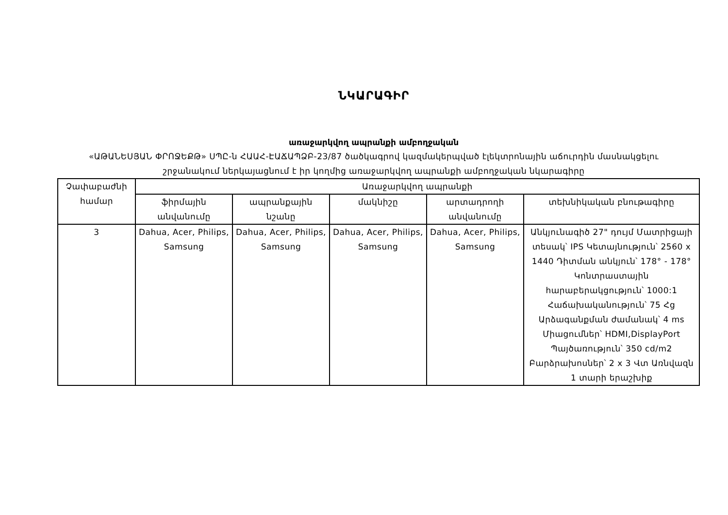ՆԿԱՐԱԳԻՐ
առաջարկվող ապրանքի ամբողջական
«ԱԹԱՆԵՍՅԱՆ ՓՐՈՋԵՔԹ» ՍՊԸ-ն ՀԱԱՀ-ԷԱՃԱՊՁԲ-23/87 ծածկագրով կազմակերպված էլեկտրոնային աճուրդին մասնակցելու շրջանակում ներկայացնում է իր կողմից առաջարկվող ապրանքի ամբողջական նկարագիրը
| Չափաբաժնի համար | Առաջարկվող ապրանքի | | | | |
| --- | --- | --- | --- | --- | --- |
| | ֆիրմային անվանումը | ապրանքային նշանը | մակնիշը | արտադրողի անվանումը | տեխնիկական բնութագիրը |
| 3 | Dahua, Acer, Philips, Samsung | Dahua, Acer, Philips, Samsung | Dahua, Acer, Philips, Samsung | Dahua, Acer, Philips, Samsung | Անկյունագիծ 27" դույմ Մատրիցայի տեսակ՝ IPS Կետայնություն՝ 2560 x 1440 Դիտման անկյուն՝ 178° - 178° Կոնտրաստային հարաբերակցություն՝ 1000:1 Հաճախականություն՝ 75 Հց Արձագանքման ժամանակ՝ 4 ms Միացումներ՝ HDMI,DisplayPort Պայծառություն՝ 350 cd/m2 Բարձրախոսներ՝ 2 x 3 Վտ Առնվազն 1 տարի երաշխիք |